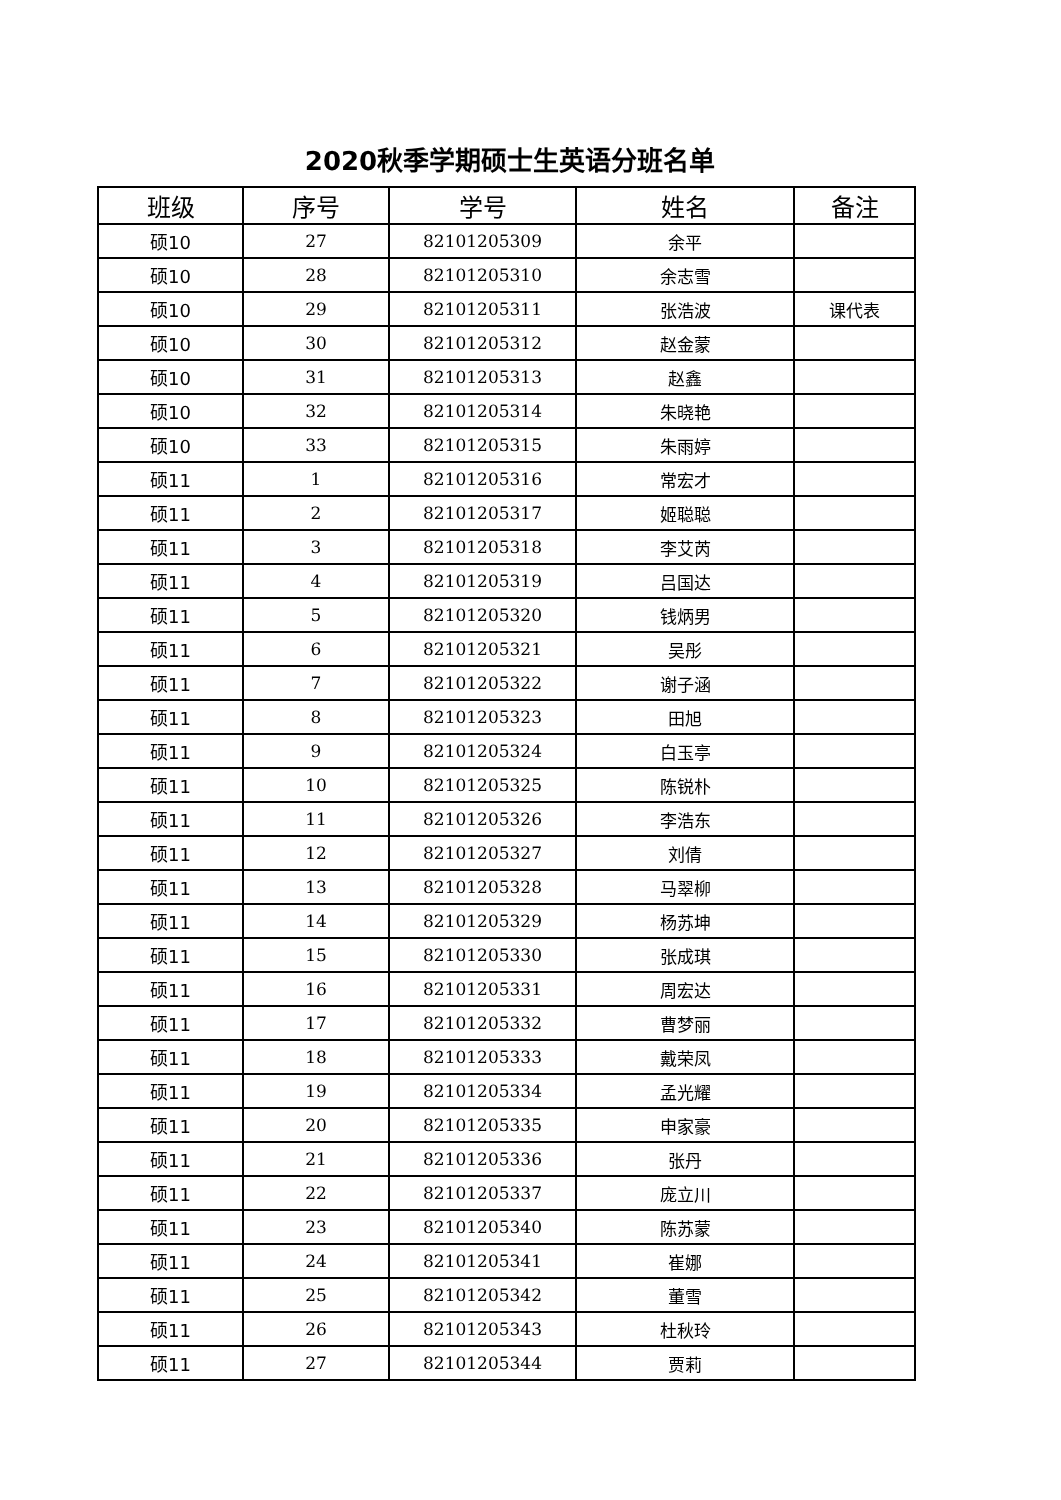2020秋季学期硕士生英语分班名单
| 班级 | 序号 | 学号 | 姓名 | 备注 |
| --- | --- | --- | --- | --- |
| 硕10 | 27 | 82101205309 | 余平 | |
| 硕10 | 28 | 82101205310 | 余志雪 | |
| 硕10 | 29 | 82101205311 | 张浩波 | 课代表 |
| 硕10 | 30 | 82101205312 | 赵金蒙 | |
| 硕10 | 31 | 82101205313 | 赵鑫 | |
| 硕10 | 32 | 82101205314 | 朱晓艳 | |
| 硕10 | 33 | 82101205315 | 朱雨婷 | |
| 硕11 | 1 | 82101205316 | 常宏才 | |
| 硕11 | 2 | 82101205317 | 姬聪聪 | |
| 硕11 | 3 | 82101205318 | 李艾芮 | |
| 硕11 | 4 | 82101205319 | 吕国达 | |
| 硕11 | 5 | 82101205320 | 钱炳男 | |
| 硕11 | 6 | 82101205321 | 吴彤 | |
| 硕11 | 7 | 82101205322 | 谢子涵 | |
| 硕11 | 8 | 82101205323 | 田旭 | |
| 硕11 | 9 | 82101205324 | 白玉亭 | |
| 硕11 | 10 | 82101205325 | 陈锐朴 | |
| 硕11 | 11 | 82101205326 | 李浩东 | |
| 硕11 | 12 | 82101205327 | 刘倩 | |
| 硕11 | 13 | 82101205328 | 马翠柳 | |
| 硕11 | 14 | 82101205329 | 杨苏坤 | |
| 硕11 | 15 | 82101205330 | 张成琪 | |
| 硕11 | 16 | 82101205331 | 周宏达 | |
| 硕11 | 17 | 82101205332 | 曹梦丽 | |
| 硕11 | 18 | 82101205333 | 戴荣凤 | |
| 硕11 | 19 | 82101205334 | 孟光耀 | |
| 硕11 | 20 | 82101205335 | 申家豪 | |
| 硕11 | 21 | 82101205336 | 张丹 | |
| 硕11 | 22 | 82101205337 | 庞立川 | |
| 硕11 | 23 | 82101205340 | 陈苏蒙 | |
| 硕11 | 24 | 82101205341 | 崔娜 | |
| 硕11 | 25 | 82101205342 | 董雪 | |
| 硕11 | 26 | 82101205343 | 杜秋玲 | |
| 硕11 | 27 | 82101205344 | 贾莉 | |